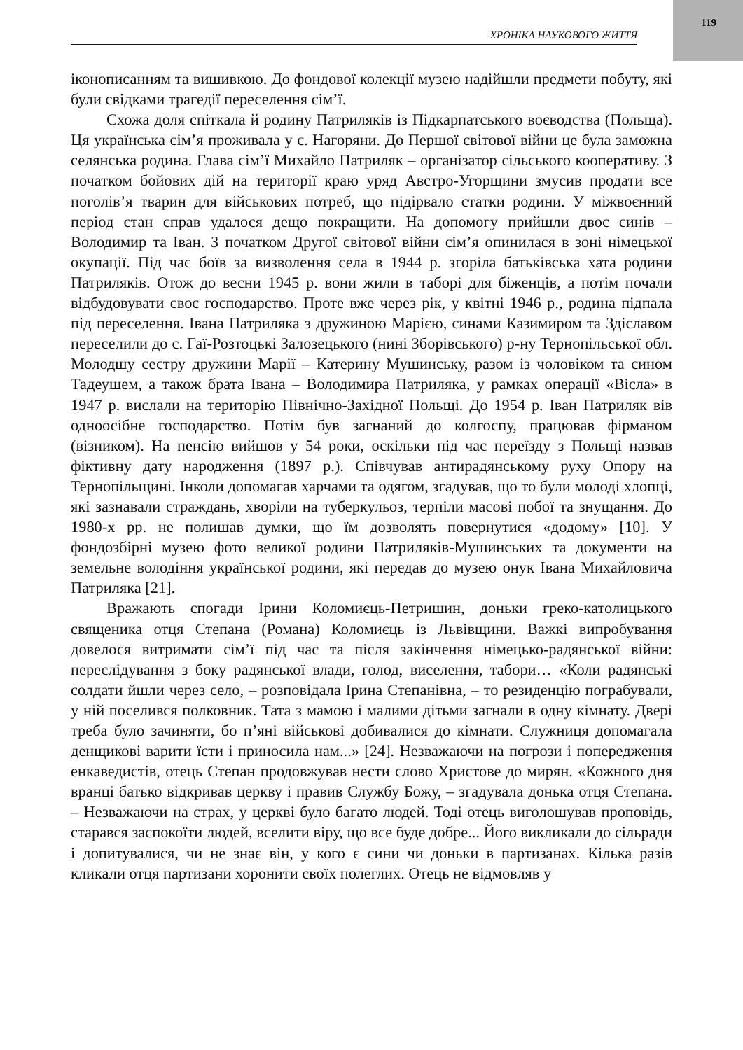119
ХРОНІКА НАУКОВОГО ЖИТТЯ
іконописанням та вишивкою. До фондової колекції музею надійшли предмети побуту, які були свідками трагедії переселення сім’ї.
Схожа доля спіткала й родину Патриляків із Підкарпатського воєводства (Польща). Ця українська сім’я проживала у с. Нагоряни. До Першої світової війни це була заможна селянська родина. Глава сім’ї Михайло Патриляк – організатор сільського кооперативу. З початком бойових дій на території краю уряд Австро-Угорщини змусив продати все поголів’я тварин для військових потреб, що підірвало статки родини. У міжвоєнний період стан справ удалося дещо покращити. На допомогу прийшли двоє синів – Володимир та Іван. З початком Другої світової війни сім’я опинилася в зоні німецької окупації. Під час боїв за визволення села в 1944 р. згоріла батьківська хата родини Патриляків. Отож до весни 1945 р. вони жили в таборі для біженців, а потім почали відбудовувати своє господарство. Проте вже через рік, у квітні 1946 р., родина підпала під переселення. Івана Патриляка з дружиною Марією, синами Казимиром та Здіславом переселили до с. Гаї-Розтоцькі Залозецького (нині Зборівського) р-ну Тернопільської обл. Молодшу сестру дружини Марії – Катерину Мушинську, разом із чоловіком та сином Тадеушем, а також брата Івана – Володимира Патриляка, у рамках операції «Вісла» в 1947 р. вислали на територію Північно-Західної Польщі. До 1954 р. Іван Патриляк вів одноосібне господарство. Потім був загнаний до колгоспу, працював фірманом (візником). На пенсію вийшов у 54 роки, оскільки під час переїзду з Польщі назвав фіктивну дату народження (1897 р.). Співчував антирадянському руху Опору на Тернопільщині. Інколи допомагав харчами та одягом, згадував, що то були молоді хлопці, які зазнавали страждань, хворіли на туберкульоз, терпіли масові побої та знущання. До 1980-х рр. не полишав думки, що їм дозволять повернутися «додому» [10]. У фондозбірні музею фото великої родини Патриляків-Мушинських та документи на земельне володіння української родини, які передав до музею онук Івана Михайловича Патриляка [21].
Вражають спогади Ірини Коломиєць-Петришин, доньки греко-католицького священика отця Степана (Романа) Коломиєць із Львівщини. Важкі випробування довелося витримати сім’ї під час та після закінчення німецько-радянської війни: переслідування з боку радянської влади, голод, виселення, табори… «Коли радянські солдати йшли через село, – розповідала Ірина Степанівна, – то резиденцію пограбували, у ній поселився полковник. Тата з мамою і малими дітьми загнали в одну кімнату. Двері треба було зачиняти, бо п’яні військові добивалися до кімнати. Служниця допомагала денщикові варити їсти і приносила нам...» [24]. Незважаючи на погрози і попередження енкаведистів, отець Степан продовжував нести слово Христове до мирян. «Кожного дня вранці батько відкривав церкву і правив Службу Божу, – згадувала донька отця Степана. – Незважаючи на страх, у церкві було багато людей. Тоді отець виголошував проповідь, старався заспокоїти людей, вселити віру, що все буде добре... Його викликали до сільради і допитувалися, чи не знає він, у кого є сини чи доньки в партизанах. Кілька разів кликали отця партизани хоронити своїх полеглих. Отець не відмовляв у